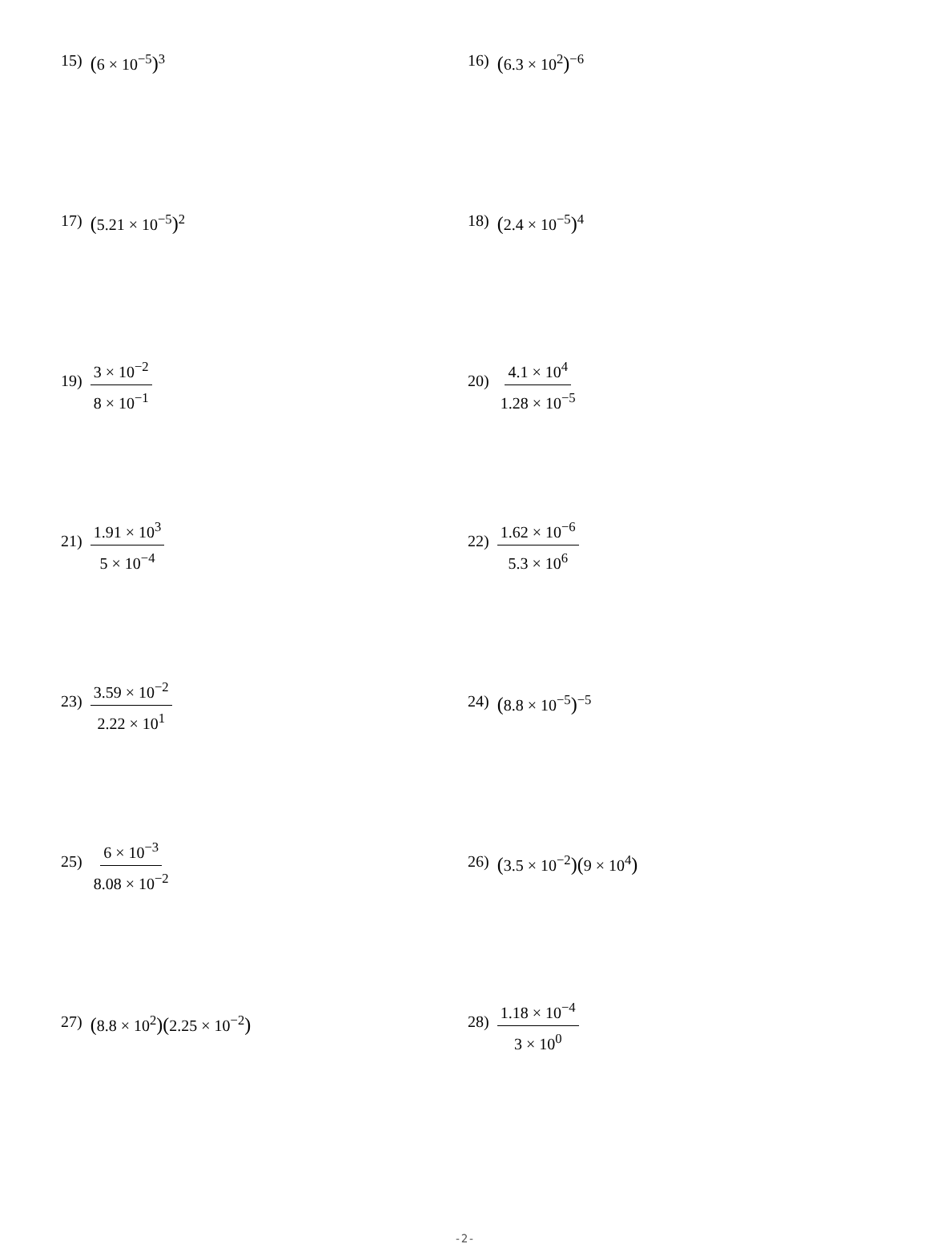15) (6 × 10<sup>−5</sup>)<sup>3</sup> 16) (6.3 × 10<sup>2</sup>)<sup>−6</sup>
17) (5.21 × 10<sup>−5</sup>)<sup>2</sup> 18) (2.4 × 10<sup>−5</sup>)<sup>4</sup>
19) 3 × 10<sup>−2</sup> 8 × 10<sup>−1</sup>
20) 4.1 × 10<sup>4</sup> 1.28 × 10<sup>−5</sup>
21) 1.91 × 10<sup>3</sup> 5 × 10<sup>−4</sup>
22) 1.62 × 10<sup>−6</sup> 5.3 × 10<sup>6</sup>
23) 3.59 × 10<sup>−2</sup> 2.22 × 10<sup>1</sup>
24) (8.8 × 10<sup>−5</sup>)<sup>−5</sup>
25) 6 × 10<sup>−3</sup> 8.08 × 10<sup>−2</sup>
26) (3.5 × 10<sup>−2</sup>)(9 × 10<sup>4</sup>)
27) (8.8 × 10<sup>2</sup>)(2.25 × 10<sup>−2</sup>)
28) 1.18 × 10<sup>−4</sup> 3 × 10<sup>0</sup>
-2-